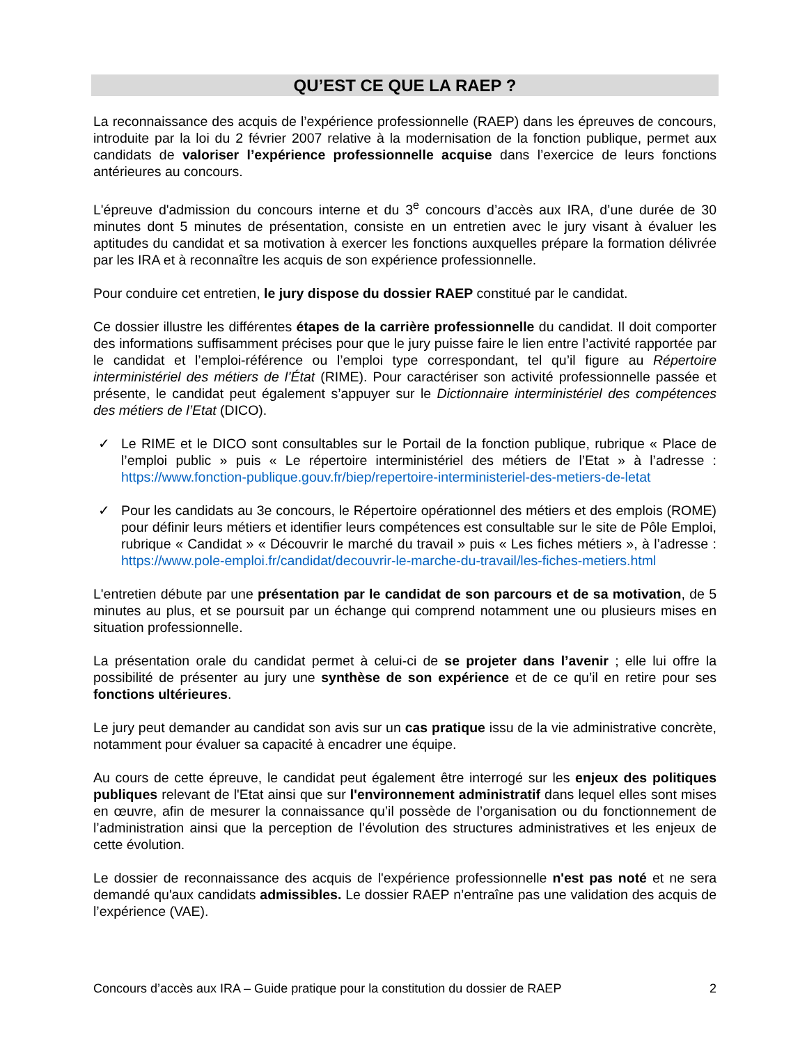QU’EST CE QUE LA RAEP ?
La reconnaissance des acquis de l’expérience professionnelle (RAEP) dans les épreuves de concours, introduite par la loi du 2 février 2007 relative à la modernisation de la fonction publique, permet aux candidats de valoriser l’expérience professionnelle acquise dans l’exercice de leurs fonctions antérieures au concours.
L'épreuve d'admission du concours interne et du 3<sup>e</sup> concours d’accès aux IRA, d’une durée de 30 minutes dont 5 minutes de présentation, consiste en un entretien avec le jury visant à évaluer les aptitudes du candidat et sa motivation à exercer les fonctions auxquelles prépare la formation délivrée par les IRA et à reconnaître les acquis de son expérience professionnelle.
Pour conduire cet entretien, le jury dispose du dossier RAEP constitué par le candidat.
Ce dossier illustre les différentes étapes de la carrière professionnelle du candidat. Il doit comporter des informations suffisamment précises pour que le jury puisse faire le lien entre l’activité rapportée par le candidat et l’emploi-référence ou l’emploi type correspondant, tel qu’il figure au Répertoire interministériel des métiers de l’État (RIME). Pour caractériser son activité professionnelle passée et présente, le candidat peut également s’appuyer sur le Dictionnaire interministériel des compétences des métiers de l’Etat (DICO).
✓ Le RIME et le DICO sont consultables sur le Portail de la fonction publique, rubrique « Place de l’emploi public » puis « Le répertoire interministériel des métiers de l’Etat » à l’adresse : https://www.fonction-publique.gouv.fr/biep/repertoire-interministeriel-des-metiers-de-letat
✓ Pour les candidats au 3e concours, le Répertoire opérationnel des métiers et des emplois (ROME) pour définir leurs métiers et identifier leurs compétences est consultable sur le site de Pôle Emploi, rubrique « Candidat » « Découvrir le marché du travail » puis « Les fiches métiers », à l’adresse : https://www.pole-emploi.fr/candidat/decouvrir-le-marche-du-travail/les-fiches-metiers.html
L'entretien débute par une présentation par le candidat de son parcours et de sa motivation, de 5 minutes au plus, et se poursuit par un échange qui comprend notamment une ou plusieurs mises en situation professionnelle.
La présentation orale du candidat permet à celui-ci de se projeter dans l’avenir ; elle lui offre la possibilité de présenter au jury une synthèse de son expérience et de ce qu’il en retire pour ses fonctions ultérieures.
Le jury peut demander au candidat son avis sur un cas pratique issu de la vie administrative concrète, notamment pour évaluer sa capacité à encadrer une équipe.
Au cours de cette épreuve, le candidat peut également être interrogé sur les enjeux des politiques publiques relevant de l'Etat ainsi que sur l'environnement administratif dans lequel elles sont mises en œuvre, afin de mesurer la connaissance qu’il possède de l’organisation ou du fonctionnement de l’administration ainsi que la perception de l’évolution des structures administratives et les enjeux de cette évolution.
Le dossier de reconnaissance des acquis de l'expérience professionnelle n'est pas noté et ne sera demandé qu'aux candidats admissibles. Le dossier RAEP n’entraîne pas une validation des acquis de l’expérience (VAE).
Concours d’accès aux IRA – Guide pratique pour la constitution du dossier de RAEP 2